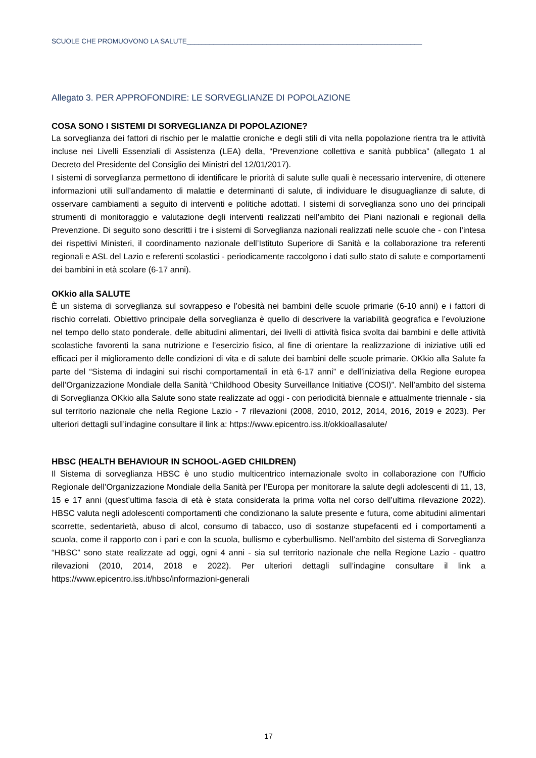SCUOLE CHE PROMUOVONO LA SALUTE______________________________________________________________
Allegato 3. PER APPROFONDIRE: LE SORVEGLIANZE DI POPOLAZIONE
COSA SONO I SISTEMI DI SORVEGLIANZA DI POPOLAZIONE?
La sorveglianza dei fattori di rischio per le malattie croniche e degli stili di vita nella popolazione rientra tra le attività incluse nei Livelli Essenziali di Assistenza (LEA) della, “Prevenzione collettiva e sanità pubblica” (allegato 1 al Decreto del Presidente del Consiglio dei Ministri del 12/01/2017).
I sistemi di sorveglianza permettono di identificare le priorità di salute sulle quali è necessario intervenire, di ottenere informazioni utili sull’andamento di malattie e determinanti di salute, di individuare le disuguaglianze di salute, di osservare cambiamenti a seguito di interventi e politiche adottati. I sistemi di sorveglianza sono uno dei principali strumenti di monitoraggio e valutazione degli interventi realizzati nell’ambito dei Piani nazionali e regionali della Prevenzione. Di seguito sono descritti i tre i sistemi di Sorveglianza nazionali realizzati nelle scuole che - con l’intesa dei rispettivi Ministeri, il coordinamento nazionale dell’Istituto Superiore di Sanità e la collaborazione tra referenti regionali e ASL del Lazio e referenti scolastici - periodicamente raccolgono i dati sullo stato di salute e comportamenti dei bambini in età scolare (6-17 anni).
OKkio alla SALUTE
È un sistema di sorveglianza sul sovrappeso e l’obesità nei bambini delle scuole primarie (6-10 anni) e i fattori di rischio correlati. Obiettivo principale della sorveglianza è quello di descrivere la variabilità geografica e l’evoluzione nel tempo dello stato ponderale, delle abitudini alimentari, dei livelli di attività fisica svolta dai bambini e delle attività scolastiche favorenti la sana nutrizione e l’esercizio fisico, al fine di orientare la realizzazione di iniziative utili ed efficaci per il miglioramento delle condizioni di vita e di salute dei bambini delle scuole primarie. OKkio alla Salute fa parte del “Sistema di indagini sui rischi comportamentali in età 6-17 anni” e dell’iniziativa della Regione europea dell’Organizzazione Mondiale della Sanità “Childhood Obesity Surveillance Initiative (COSI)”. Nell’ambito del sistema di Sorveglianza OKkio alla Salute sono state realizzate ad oggi - con periodicità biennale e attualmente triennale - sia sul territorio nazionale che nella Regione Lazio - 7 rilevazioni (2008, 2010, 2012, 2014, 2016, 2019 e 2023). Per ulteriori dettagli sull’indagine consultare il link a: https://www.epicentro.iss.it/okkioallasalute/
HBSC (HEALTH BEHAVIOUR IN SCHOOL-AGED CHILDREN)
Il Sistema di sorveglianza HBSC è uno studio multicentrico internazionale svolto in collaborazione con l'Ufficio Regionale dell’Organizzazione Mondiale della Sanità per l’Europa per monitorare la salute degli adolescenti di 11, 13, 15 e 17 anni (quest’ultima fascia di età è stata considerata la prima volta nel corso dell’ultima rilevazione 2022). HBSC valuta negli adolescenti comportamenti che condizionano la salute presente e futura, come abitudini alimentari scorrette, sedentarietà, abuso di alcol, consumo di tabacco, uso di sostanze stupefacenti ed i comportamenti a scuola, come il rapporto con i pari e con la scuola, bullismo e cyberbullismo. Nell’ambito del sistema di Sorveglianza “HBSC” sono state realizzate ad oggi, ogni 4 anni - sia sul territorio nazionale che nella Regione Lazio - quattro rilevazioni (2010, 2014, 2018 e 2022). Per ulteriori dettagli sull’indagine consultare il link a https://www.epicentro.iss.it/hbsc/informazioni-generali
17